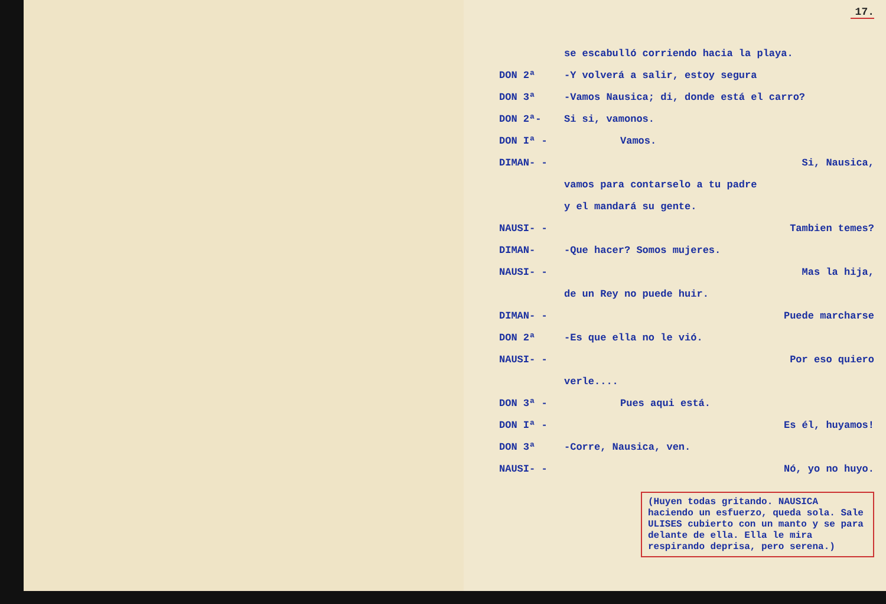17.
se escabulló corriendo hacia la playa.
DON 2ª
-Y volverá a salir, estoy segura
DON 3ª
-Vamos Nausica; di, donde está el carro?
DON 2ª- Si si, vamonos.
DON Iª - Vamos.
DIMAN- - Si, Nausica,
vamos para contarselo a tu padre
y el mandará su gente.
NAUSI- - Tambien temes?
DIMAN- -Que hacer? Somos mujeres.
NAUSI- - Mas la hija,
de un Rey no puede huir.
DIMAN- - Puede marcharse
DON 2ª -Es que ella no le vió.
NAUSI- - Por eso quiero
verle....
DON 3ª - Pues aqui está.
DON Iª - Es él, huyamos!
DON 3ª -Corre, Nausica, ven.
NAUSI- - Nó, yo no huyo.
(Huyen todas gritando. NAUSICA haciendo un esfuerzo, queda sola. Sale ULISES cubierto con un manto y se para delante de ella. Ella le mira respirando deprisa, pero serena.)